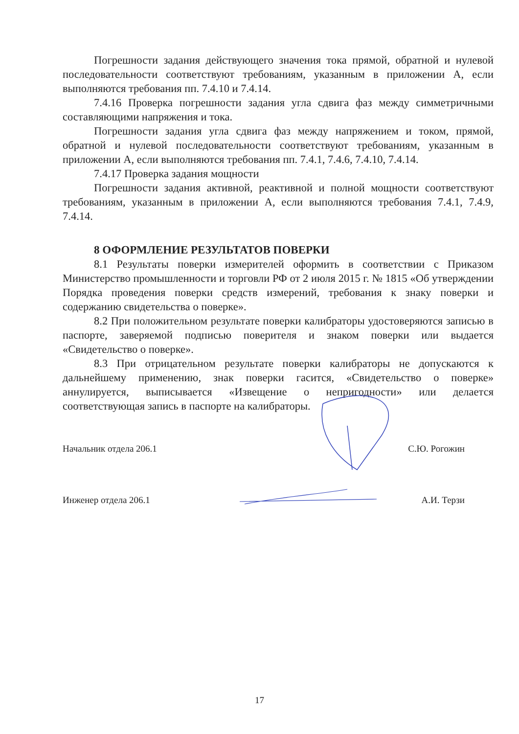Погрешности задания действующего значения тока прямой, обратной и нулевой последовательности соответствуют требованиям, указанным в приложении А, если выполняются требования пп. 7.4.10 и 7.4.14.
7.4.16 Проверка погрешности задания угла сдвига фаз между симметричными составляющими напряжения и тока.
Погрешности задания угла сдвига фаз между напряжением и током, прямой, обратной и нулевой последовательности соответствуют требованиям, указанным в приложении А, если выполняются требования пп. 7.4.1, 7.4.6, 7.4.10, 7.4.14.
7.4.17 Проверка задания мощности
Погрешности задания активной, реактивной и полной мощности соответствуют требованиям, указанным в приложении А, если выполняются требования 7.4.1, 7.4.9, 7.4.14.
8 ОФОРМЛЕНИЕ РЕЗУЛЬТАТОВ ПОВЕРКИ
8.1 Результаты поверки измерителей оформить в соответствии с Приказом Министерство промышленности и торговли РФ от 2 июля 2015 г. № 1815 «Об утверждении Порядка проведения поверки средств измерений, требования к знаку поверки и содержанию свидетельства о поверке».
8.2 При положительном результате поверки калибраторы удостоверяются записью в паспорте, заверяемой подписью поверителя и знаком поверки или выдается «Свидетельство о поверке».
8.3 При отрицательном результате поверки калибраторы не допускаются к дальнейшему применению, знак поверки гасится, «Свидетельство о поверке» аннулируется, выписывается «Извещение о непригодности» или делается соответствующая запись в паспорте на калибраторы.
Начальник отдела 206.1 С.Ю. Рогожин
Инженер отдела 206.1 А.И. Терзи
17